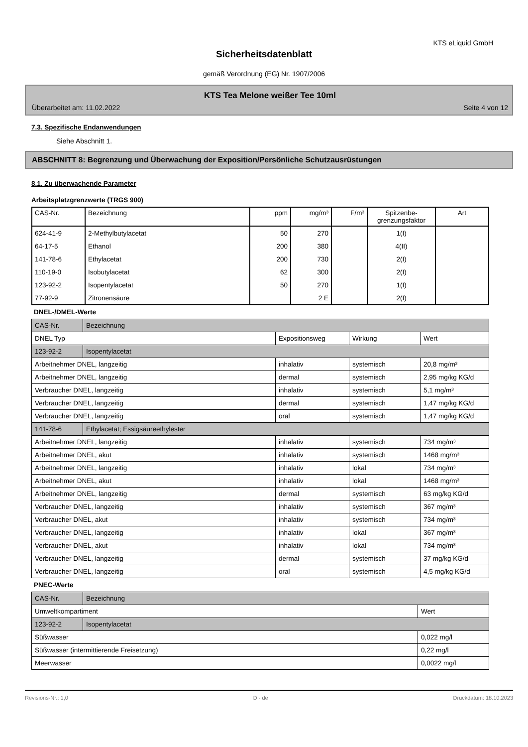KTS eLiquid GmbH
Sicherheitsdatenblatt
gemäß Verordnung (EG) Nr. 1907/2006
KTS Tea Melone weißer Tee 10ml
Überarbeitet am: 11.02.2022 Seite 4 von 12
7.3. Spezifische Endanwendungen
Siehe Abschnitt 1.
ABSCHNITT 8: Begrenzung und Überwachung der Exposition/Persönliche Schutzausrüstungen
8.1. Zu überwachende Parameter
Arbeitsplatzgrenzwerte (TRGS 900)
| CAS-Nr. | Bezeichnung | ppm | mg/m³ | F/m³ | Spitzenbe- grenzungsfaktor | Art |
| --- | --- | --- | --- | --- | --- | --- |
| 624-41-9 | 2-Methylbutylacetat | 50 | 270 | | 1(I) | |
| 64-17-5 | Ethanol | 200 | 380 | | 4(II) | |
| 141-78-6 | Ethylacetat | 200 | 730 | | 2(I) | |
| 110-19-0 | Isobutylacetat | 62 | 300 | | 2(I) | |
| 123-92-2 | Isopentylacetat | 50 | 270 | | 1(I) | |
| 77-92-9 | Zitronensäure | | 2 E | | 2(I) | |
DNEL-/DMEL-Werte
| CAS-Nr. | Bezeichnung | | | |
| DNEL Typ | | Expositionsweg | Wirkung | Wert |
| 123-92-2 | Isopentylacetat | | | |
| Arbeitnehmer DNEL, langzeitig | | inhalativ | systemisch | 20,8 mg/m³ |
| Arbeitnehmer DNEL, langzeitig | | dermal | systemisch | 2,95 mg/kg KG/d |
| Verbraucher DNEL, langzeitig | | inhalativ | systemisch | 5,1 mg/m³ |
| Verbraucher DNEL, langzeitig | | dermal | systemisch | 1,47 mg/kg KG/d |
| Verbraucher DNEL, langzeitig | | oral | systemisch | 1,47 mg/kg KG/d |
| 141-78-6 | Ethylacetat; Essigsäureethylester | | | |
| Arbeitnehmer DNEL, langzeitig | | inhalativ | systemisch | 734 mg/m³ |
| Arbeitnehmer DNEL, akut | | inhalativ | systemisch | 1468 mg/m³ |
| Arbeitnehmer DNEL, langzeitig | | inhalativ | lokal | 734 mg/m³ |
| Arbeitnehmer DNEL, akut | | inhalativ | lokal | 1468 mg/m³ |
| Arbeitnehmer DNEL, langzeitig | | dermal | systemisch | 63 mg/kg KG/d |
| Verbraucher DNEL, langzeitig | | inhalativ | systemisch | 367 mg/m³ |
| Verbraucher DNEL, akut | | inhalativ | systemisch | 734 mg/m³ |
| Verbraucher DNEL, langzeitig | | inhalativ | lokal | 367 mg/m³ |
| Verbraucher DNEL, akut | | inhalativ | lokal | 734 mg/m³ |
| Verbraucher DNEL, langzeitig | | dermal | systemisch | 37 mg/kg KG/d |
| Verbraucher DNEL, langzeitig | | oral | systemisch | 4,5 mg/kg KG/d |
PNEC-Werte
| CAS-Nr. | Bezeichnung | |
| Umweltkompartiment | | Wert |
| 123-92-2 | Isopentylacetat | |
| Süßwasser | | 0,022 mg/l |
| Süßwasser (intermittierende Freisetzung) | | 0,22 mg/l |
| Meerwasser | | 0,0022 mg/l |
Revisions-Nr.: 1,0 D - de Druckdatum: 18.10.2023